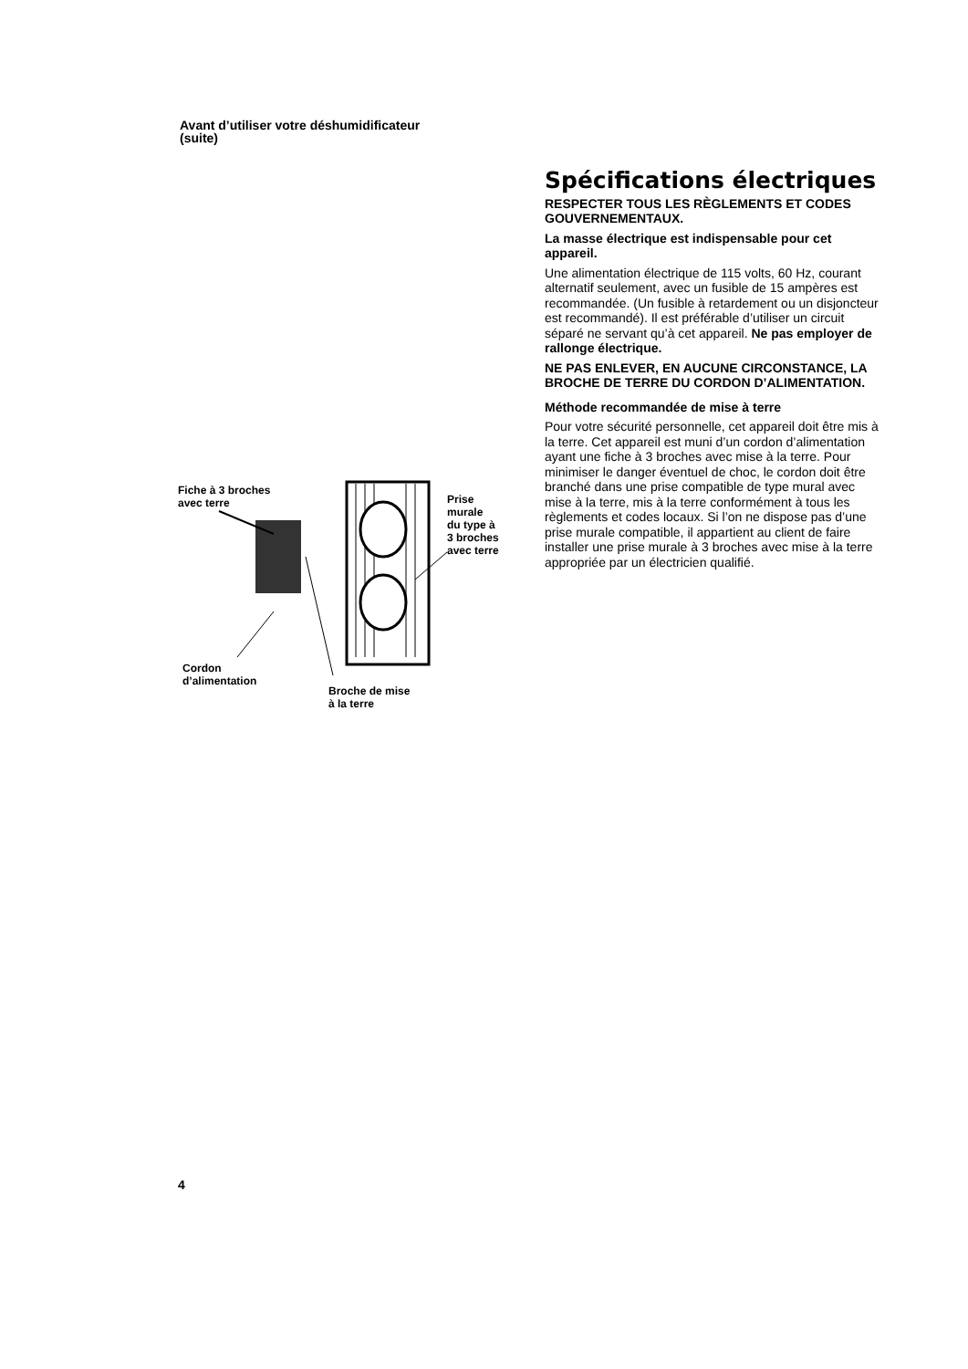Avant d’utiliser votre déshumidificateur
(suite)
Fiche à 3 broches
avec terre
Prise
murale
du type à
3 broches
avec terre
Cordon
d’alimentation
Broche de mise
à la terre
Spécifications électriques
RESPECTER TOUS LES RÈGLEMENTS ET CODES GOUVERNEMENTAUX.
La masse électrique est indispensable pour cet appareil.
Une alimentation électrique de 115 volts, 60 Hz, courant alternatif seulement, avec un fusible de 15 ampères est recommandée. (Un fusible à retardement ou un disjoncteur est recommandé). Il est préférable d’utiliser un circuit séparé ne servant qu’à cet appareil. Ne pas employer de rallonge électrique.
NE PAS ENLEVER, EN AUCUNE CIRCONSTANCE, LA BROCHE DE TERRE DU CORDON D’ALIMENTATION.
Méthode recommandée de mise à terre
Pour votre sécurité personnelle, cet appareil doit être mis à la terre. Cet appareil est muni d’un cordon d’alimentation ayant une fiche à 3 broches avec mise à la terre. Pour minimiser le danger éventuel de choc, le cordon doit être branché dans une prise compatible de type mural avec mise à la terre, mis à la terre conformément à tous les règlements et codes locaux. Si l’on ne dispose pas d’une prise murale compatible, il appartient au client de faire installer une prise murale à 3 broches avec mise à la terre appropriée par un électricien qualifié.
4